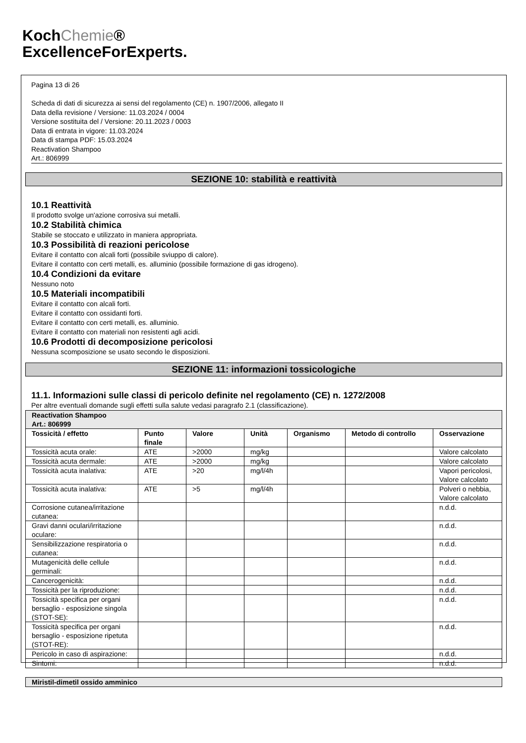KochChemie®
ExcellenceForExperts.
Pagina 13 di 26
Scheda di dati di sicurezza ai sensi del regolamento (CE) n. 1907/2006, allegato II
Data della revisione / Versione: 11.03.2024 / 0004
Versione sostituita del / Versione: 20.11.2023 / 0003
Data di entrata in vigore: 11.03.2024
Data di stampa PDF: 15.03.2024
Reactivation Shampoo
Art.: 806999
SEZIONE 10: stabilità e reattività
10.1 Reattività
Il prodotto svolge un'azione corrosiva sui metalli.
10.2 Stabilità chimica
Stabile se stoccato e utilizzato in maniera appropriata.
10.3 Possibilità di reazioni pericolose
Evitare il contatto con alcali forti (possibile sviuppo di calore).
Evitare il contatto con certi metalli, es. alluminio (possibile formazione di gas idrogeno).
10.4 Condizioni da evitare
Nessuno noto
10.5 Materiali incompatibili
Evitare il contatto con alcali forti.
Evitare il contatto con ossidanti forti.
Evitare il contatto con certi metalli, es. alluminio.
Evitare il contatto con materiali non resistenti agli acidi.
10.6 Prodotti di decomposizione pericolosi
Nessuna scomposizione se usato secondo le disposizioni.
SEZIONE 11: informazioni tossicologiche
11.1. Informazioni sulle classi di pericolo definite nel regolamento (CE) n. 1272/2008
Per altre eventuali domande sugli effetti sulla salute vedasi paragrafo 2.1 (classificazione).
| Reactivation Shampoo Art.: 806999 | | | | | | |
| Tossicità / effetto | Punto finale | Valore | Unità | Organismo | Metodo di controllo | Osservazione |
| Tossicità acuta orale: | ATE | >2000 | mg/kg | | | Valore calcolato |
| Tossicità acuta dermale: | ATE | >2000 | mg/kg | | | Valore calcolato |
| Tossicità acuta inalativa: | ATE | >20 | mg/l/4h | | | Vapori pericolosi, Valore calcolato |
| Tossicità acuta inalativa: | ATE | >5 | mg/l/4h | | | Polveri o nebbia, Valore calcolato |
| Corrosione cutanea/irritazione cutanea: | | | | | | n.d.d. |
| Gravi danni oculari/irritazione oculare: | | | | | | n.d.d. |
| Sensibilizzazione respiratoria o cutanea: | | | | | | n.d.d. |
| Mutagenicità delle cellule germinali: | | | | | | n.d.d. |
| Cancerogenicità: | | | | | | n.d.d. |
| Tossicità per la riproduzione: | | | | | | n.d.d. |
| Tossicità specifica per organi bersaglio - esposizione singola (STOT-SE): | | | | | | n.d.d. |
| Tossicità specifica per organi bersaglio - esposizione ripetuta (STOT-RE): | | | | | | n.d.d. |
| Pericolo in caso di aspirazione: | | | | | | n.d.d. |
| Sintomi: | | | | | | n.d.d. |
| Miristil-dimetil ossido amminico |